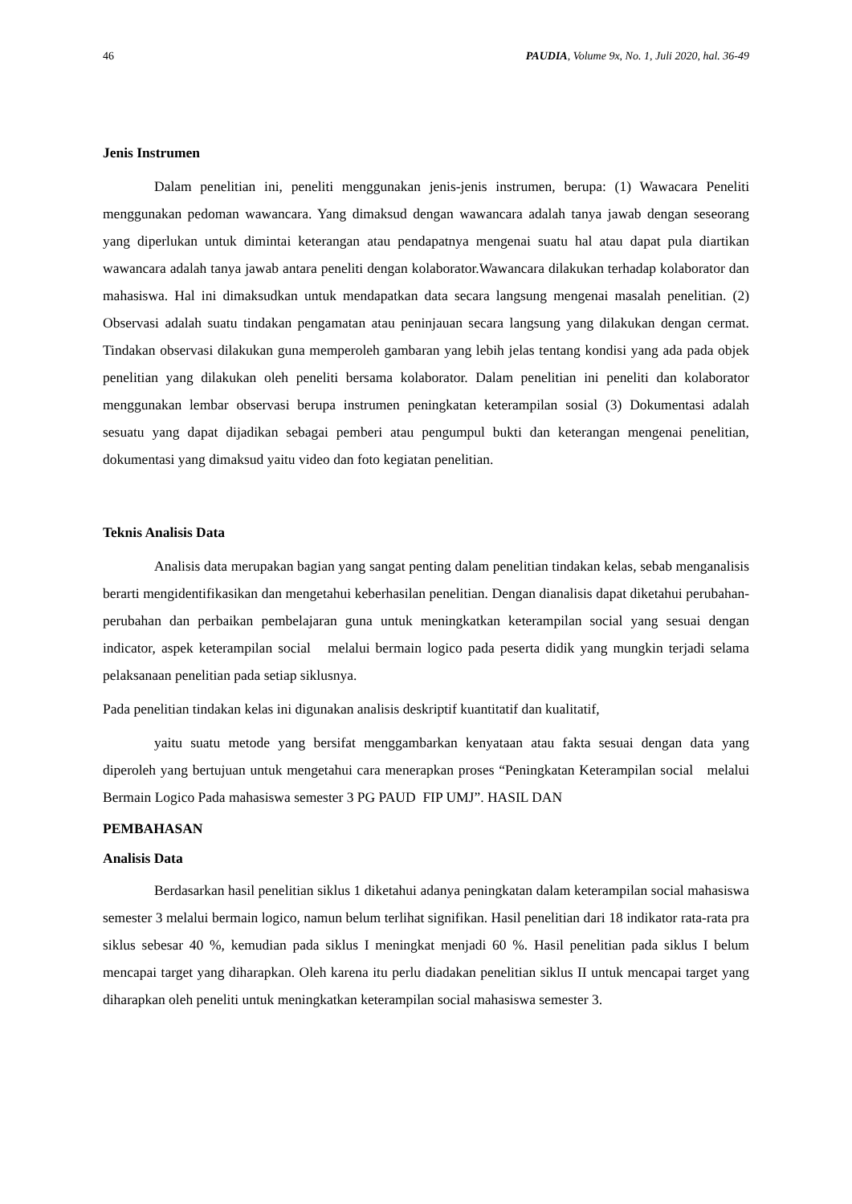46 PAUDIA, Volume 9x, No. 1, Juli 2020, hal. 36-49
Jenis Instrumen
Dalam penelitian ini, peneliti menggunakan jenis-jenis instrumen, berupa: (1) Wawacara Peneliti menggunakan pedoman wawancara. Yang dimaksud dengan wawancara adalah tanya jawab dengan seseorang yang diperlukan untuk dimintai keterangan atau pendapatnya mengenai suatu hal atau dapat pula diartikan wawancara adalah tanya jawab antara peneliti dengan kolaborator.Wawancara dilakukan terhadap kolaborator dan mahasiswa. Hal ini dimaksudkan untuk mendapatkan data secara langsung mengenai masalah penelitian. (2) Observasi adalah suatu tindakan pengamatan atau peninjauan secara langsung yang dilakukan dengan cermat. Tindakan observasi dilakukan guna memperoleh gambaran yang lebih jelas tentang kondisi yang ada pada objek penelitian yang dilakukan oleh peneliti bersama kolaborator. Dalam penelitian ini peneliti dan kolaborator menggunakan lembar observasi berupa instrumen peningkatan keterampilan sosial (3) Dokumentasi adalah sesuatu yang dapat dijadikan sebagai pemberi atau pengumpul bukti dan keterangan mengenai penelitian, dokumentasi yang dimaksud yaitu video dan foto kegiatan penelitian.
Teknis Analisis Data
Analisis data merupakan bagian yang sangat penting dalam penelitian tindakan kelas, sebab menganalisis berarti mengidentifikasikan dan mengetahui keberhasilan penelitian. Dengan dianalisis dapat diketahui perubahan-perubahan dan perbaikan pembelajaran guna untuk meningkatkan keterampilan social yang sesuai dengan indicator, aspek keterampilan social melalui bermain logico pada peserta didik yang mungkin terjadi selama pelaksanaan penelitian pada setiap siklusnya.
Pada penelitian tindakan kelas ini digunakan analisis deskriptif kuantitatif dan kualitatif,
yaitu suatu metode yang bersifat menggambarkan kenyataan atau fakta sesuai dengan data yang diperoleh yang bertujuan untuk mengetahui cara menerapkan proses “Peningkatan Keterampilan social melalui Bermain Logico Pada mahasiswa semester 3 PG PAUD FIP UMJ”. HASIL DAN
PEMBAHASAN
Analisis Data
Berdasarkan hasil penelitian siklus 1 diketahui adanya peningkatan dalam keterampilan social mahasiswa semester 3 melalui bermain logico, namun belum terlihat signifikan. Hasil penelitian dari 18 indikator rata-rata pra siklus sebesar 40 %, kemudian pada siklus I meningkat menjadi 60 %. Hasil penelitian pada siklus I belum mencapai target yang diharapkan. Oleh karena itu perlu diadakan penelitian siklus II untuk mencapai target yang diharapkan oleh peneliti untuk meningkatkan keterampilan social mahasiswa semester 3.